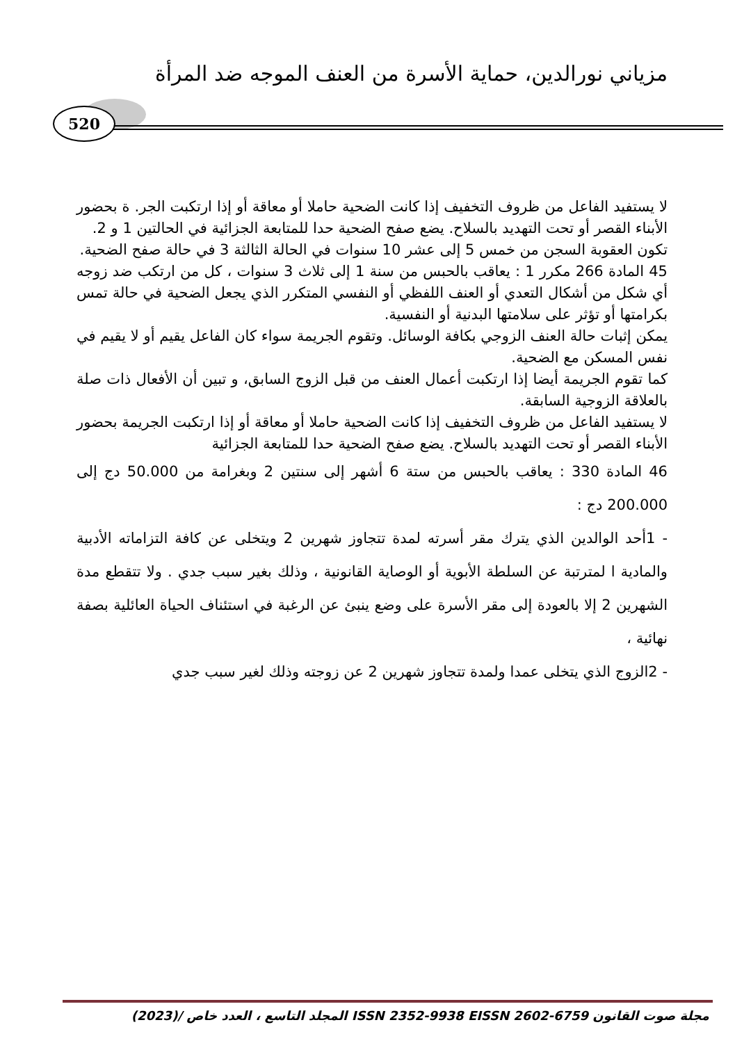مزياني نورالدين، حماية الأسرة من العنف الموجه ضد المرأة
520
لا يستفيد الفاعل من ظروف التخفيف إذا كانت الضحية حاملا أو معاقة أو إذا ارتكبت الجر. ة بحضور الأبناء القصر أو تحت التهديد بالسلاح. يضع صفح الضحية حدا للمتابعة الجزائية في الحالتين 1 و 2.
تكون العقوبة السجن من خمس 5 إلى عشر 10 سنوات في الحالة الثالثة 3 في حالة صفح الضحية.
45 المادة 266 مكرر 1 : يعاقب بالحبس من سنة 1 إلى ثلاث 3 سنوات ، كل من ارتكب ضد زوجه أي شكل من أشكال التعدي أو العنف اللفظي أو النفسي المتكرر الذي يجعل الضحية في حالة تمس بكرامتها أو تؤثر على سلامتها البدنية أو النفسية.
يمكن إثبات حالة العنف الزوجي بكافة الوسائل. وتقوم الجريمة سواء كان الفاعل يقيم أو لا يقيم في نفس المسكن مع الضحية.
كما تقوم الجريمة أيضا إذا ارتكبت أعمال العنف من قبل الزوج السابق، و تبين أن الأفعال ذات صلة بالعلاقة الزوجية السابقة.
لا يستفيد الفاعل من ظروف التخفيف إذا كانت الضحية حاملا أو معاقة أو إذا ارتكبت الجريمة بحضور الأبناء القصر أو تحت التهديد بالسلاح. يضع صفح الضحية حدا للمتابعة الجزائية
46 المادة 330 : يعاقب بالحبس من ستة 6 أشهر إلى سنتين 2 وبغرامة من 50.000 دج إلى 200.000 دج :
- 1أحد الوالدين الذي يترك مقر أسرته لمدة تتجاوز شهرين 2 ويتخلى عن كافة التزاماته الأدبية والمادية ا لمترتبة عن السلطة الأبوية أو الوصاية القانونية ، وذلك بغير سبب جدي . ولا تتقطع مدة الشهرين 2 إلا بالعودة إلى مقر الأسرة على وضع ينبئ عن الرغبة في استئناف الحياة العائلية بصفة نهائية ،
- 2الزوج الذي يتخلى عمدا ولمدة تتجاوز شهرين 2 عن زوجته وذلك لغير سبب جدي
مجلة صوت القانون ISSN 2352-9938 EISSN 2602-6759 المجلد التاسع ، العدد خاص /(2023)